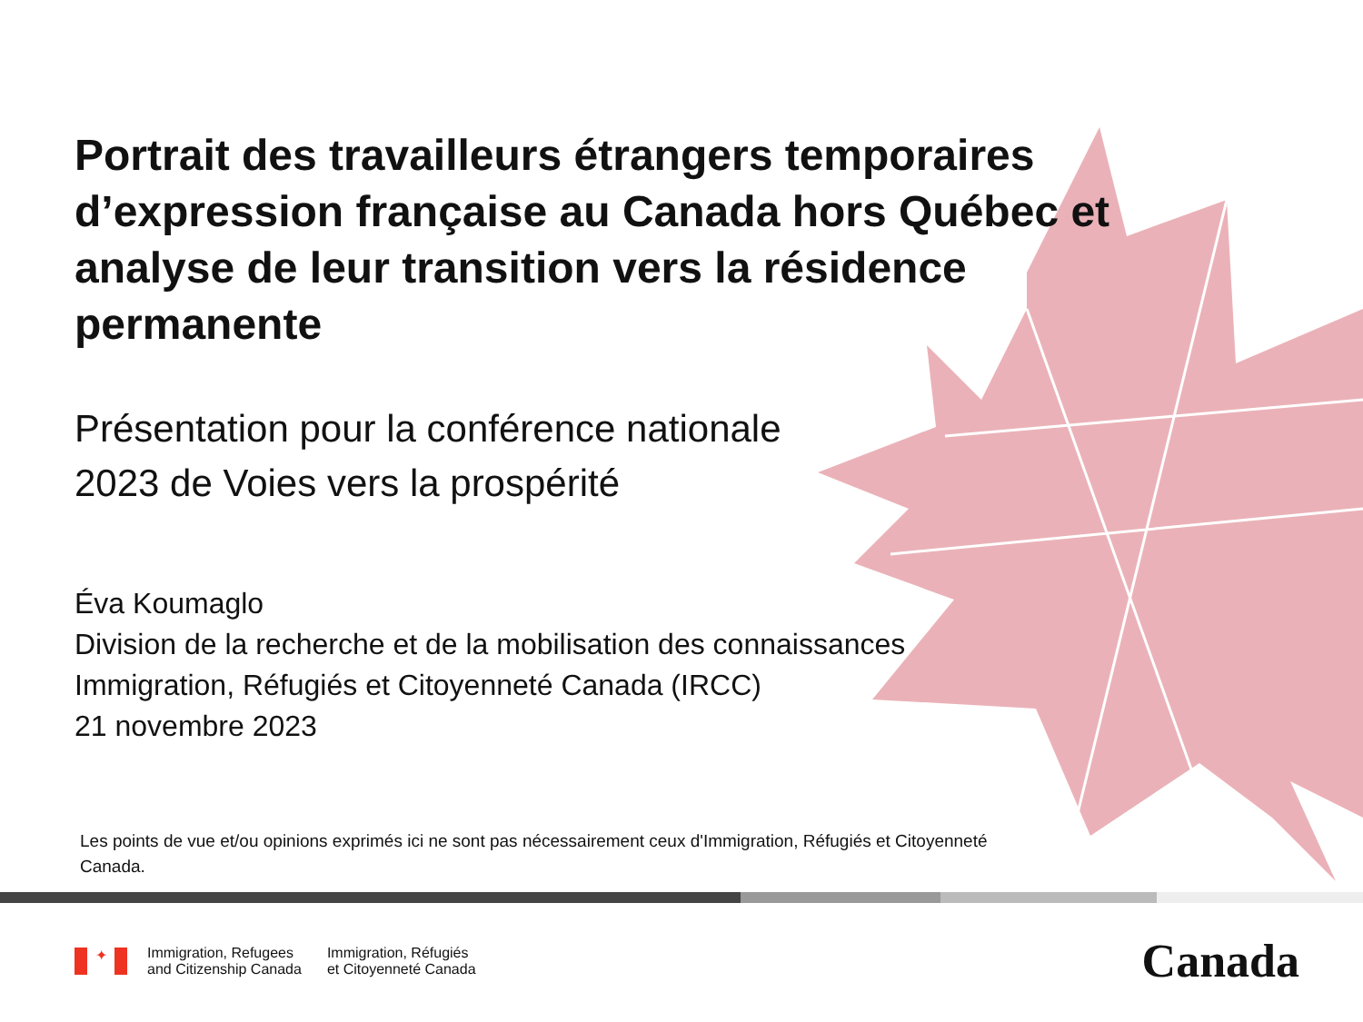Portrait des travailleurs étrangers temporaires d’expression française au Canada hors Québec et analyse de leur transition vers la résidence permanente
Présentation pour la conférence nationale
2023 de Voies vers la prospérité
Éva Koumaglo
Division de la recherche et de la mobilisation des connaissances
Immigration, Réfugiés et Citoyenneté Canada (IRCC)
21 novembre 2023
Les points de vue et/ou opinions exprimés ici ne sont pas nécessairement ceux d'Immigration, Réfugiés et Citoyenneté Canada.
✦
Immigration, Refugees
and Citizenship Canada
Immigration, Réfugiés
et Citoyenneté Canada
Canada